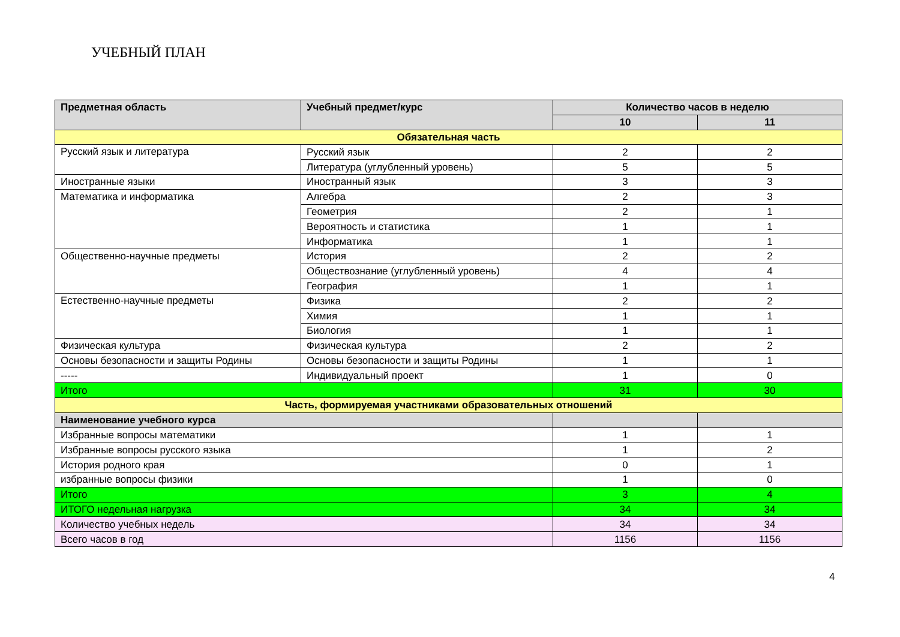УЧЕБНЫЙ ПЛАН
| Предметная область | Учебный предмет/курс | Количество часов в неделю | |
| --- | --- | --- | --- |
| | | 10 | 11 |
| Обязательная часть | | | |
| Русский язык и литература | Русский язык | 2 | 2 |
| | Литература (углубленный уровень) | 5 | 5 |
| Иностранные языки | Иностранный язык | 3 | 3 |
| Математика и информатика | Алгебра | 2 | 3 |
| | Геометрия | 2 | 1 |
| | Вероятность и статистика | 1 | 1 |
| | Информатика | 1 | 1 |
| Общественно-научные предметы | История | 2 | 2 |
| | Обществознание (углубленный уровень) | 4 | 4 |
| | География | 1 | 1 |
| Естественно-научные предметы | Физика | 2 | 2 |
| | Химия | 1 | 1 |
| | Биология | 1 | 1 |
| Физическая культура | Физическая культура | 2 | 2 |
| Основы безопасности и защиты Родины | Основы безопасности и защиты Родины | 1 | 1 |
| ----- | Индивидуальный проект | 1 | 0 |
| Итого | | 31 | 30 |
| Часть, формируемая участниками образовательных отношений | | | |
| Наименование учебного курса | | | |
| Избранные вопросы математики | | 1 | 1 |
| Избранные вопросы русского языка | | 1 | 2 |
| История родного края | | 0 | 1 |
| избранные вопросы физики | | 1 | 0 |
| Итого | | 3 | 4 |
| ИТОГО недельная нагрузка | | 34 | 34 |
| Количество учебных недель | | 34 | 34 |
| Всего часов в год | | 1156 | 1156 |
4